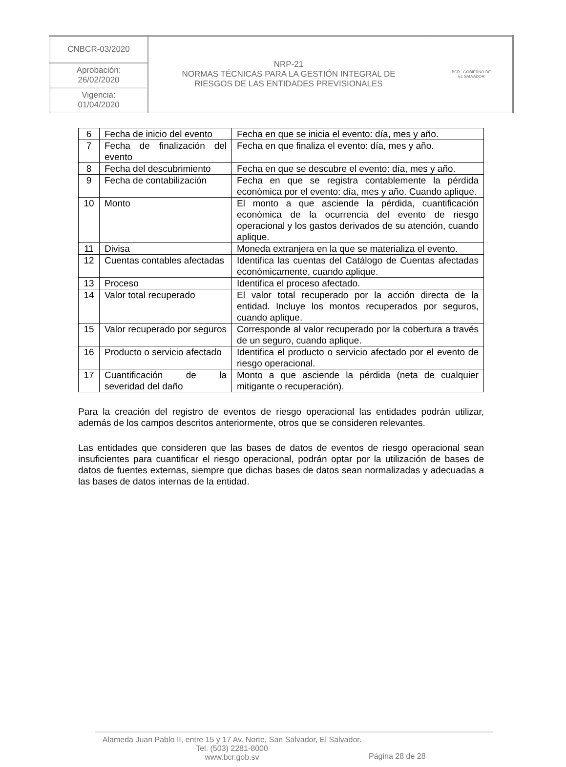| CNBCR-03/2020 | NRP-21 NORMAS TÉCNICAS PARA LA GESTIÓN INTEGRAL DE RIESGOS DE LAS ENTIDADES PREVISIONALES | BCR GOBIERNO DE EL SALVADOR |
| Aprobación: 26/02/2020 | | |
| Vigencia: 01/04/2020 | | |
| 6 | Fecha de inicio del evento | Fecha en que se inicia el evento: día, mes y año. |
| 7 | Fecha de finalización del evento | Fecha en que finaliza el evento: día, mes y año. |
| 8 | Fecha del descubrimiento | Fecha en que se descubre el evento: día, mes y año. |
| 9 | Fecha de contabilización | Fecha en que se registra contablemente la pérdida económica por el evento: día, mes y año. Cuando aplique. |
| 10 | Monto | El monto a que asciende la pérdida, cuantificación económica de la ocurrencia del evento de riesgo operacional y los gastos derivados de su atención, cuando aplique. |
| 11 | Divisa | Moneda extranjera en la que se materializa el evento. |
| 12 | Cuentas contables afectadas | Identifica las cuentas del Catálogo de Cuentas afectadas económicamente, cuando aplique. |
| 13 | Proceso | Identifica el proceso afectado. |
| 14 | Valor total recuperado | El valor total recuperado por la acción directa de la entidad. Incluye los montos recuperados por seguros, cuando aplique. |
| 15 | Valor recuperado por seguros | Corresponde al valor recuperado por la cobertura a través de un seguro, cuando aplique. |
| 16 | Producto o servicio afectado | Identifica el producto o servicio afectado por el evento de riesgo operacional. |
| 17 | Cuantificación de la severidad del daño | Monto a que asciende la pérdida (neta de cualquier mitigante o recuperación). |
Para la creación del registro de eventos de riesgo operacional las entidades podrán utilizar, además de los campos descritos anteriormente, otros que se consideren relevantes.
Las entidades que consideren que las bases de datos de eventos de riesgo operacional sean insuficientes para cuantificar el riesgo operacional, podrán optar por la utilización de bases de datos de fuentes externas, siempre que dichas bases de datos sean normalizadas y adecuadas a las bases de datos internas de la entidad.
Alameda Juan Pablo II, entre 15 y 17 Av. Norte, San Salvador, El Salvador.
Tel. (503) 2281-8000
www.bcr.gob.sv
Página 28 de 28